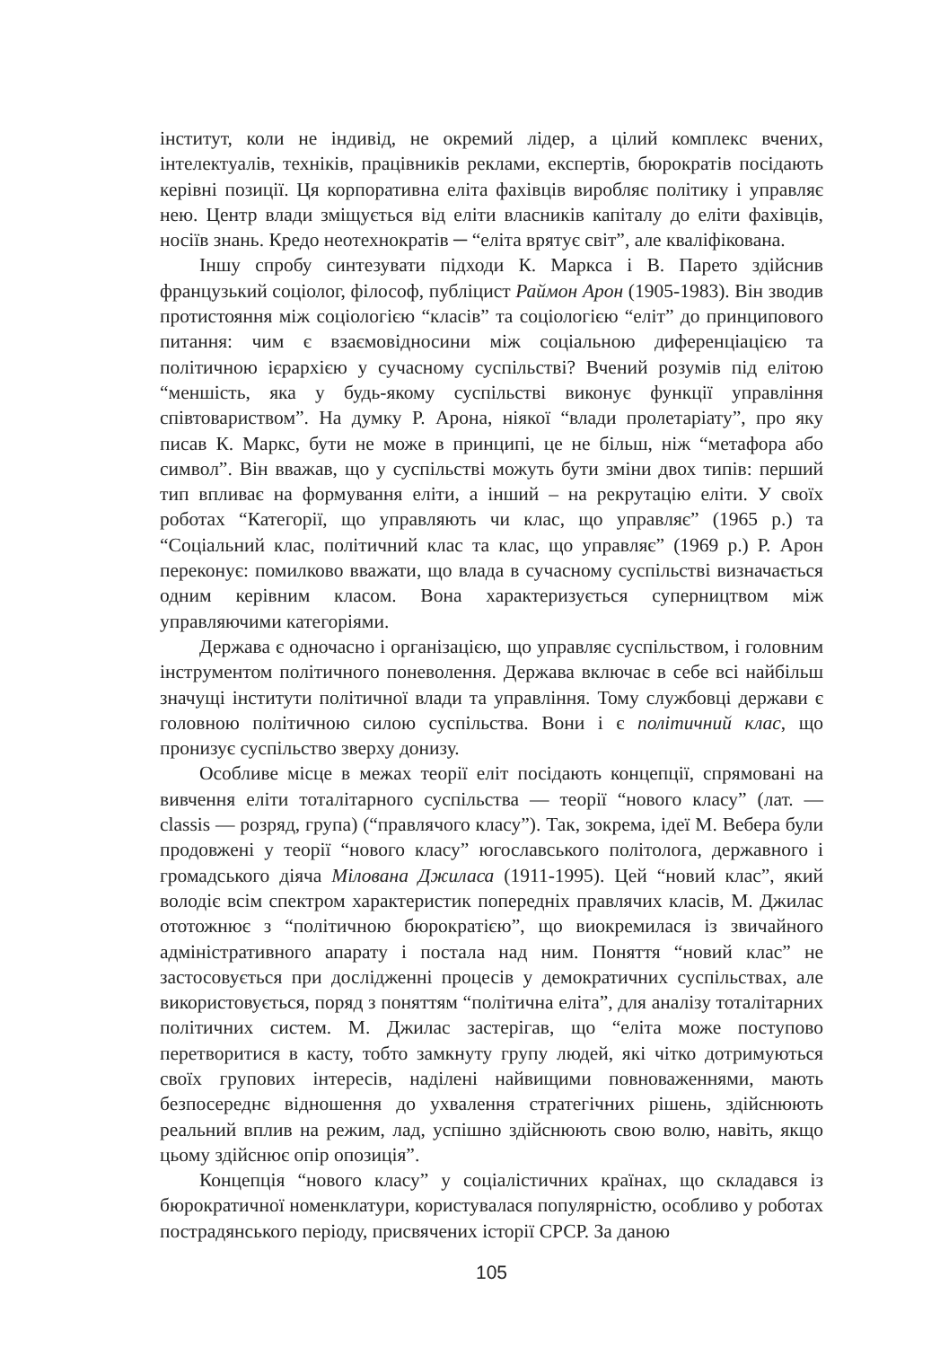інститут, коли не індивід, не окремий лідер, а цілий комплекс вчених, інтелектуалів, техніків, працівників реклами, експертів, бюрократів посідають керівні позиції. Ця корпоративна еліта фахівців виробляє політику і управляє нею. Центр влади зміщується від еліти власників капіталу до еліти фахівців, носіїв знань. Кредо неотехнократів ─ “еліта врятує світ”, але кваліфікована.
Іншу спробу синтезувати підходи К. Маркса і В. Парето здійснив французький соціолог, філософ, публіцист Раймон Арон (1905-1983). Він зводив протистояння між соціологією “класів” та соціологією “еліт” до принципового питання: чим є взаємовідносини між соціальною диференціацією та політичною ієрархією у сучасному суспільстві? Вчений розумів під елітою “меншість, яка у будь-якому суспільстві виконує функції управління співтовариством”. На думку Р. Арона, ніякої “влади пролетаріату”, про яку писав К. Маркс, бути не може в принципі, це не більш, ніж “метафора або символ”. Він вважав, що у суспільстві можуть бути зміни двох типів: перший тип впливає на формування еліти, а інший – на рекрутацію еліти. У своїх роботах “Категорії, що управляють чи клас, що управляє” (1965 р.) та “Соціальний клас, політичний клас та клас, що управляє” (1969 р.) Р. Арон переконує: помилково вважати, що влада в сучасному суспільстві визначається одним керівним класом. Вона характеризується суперництвом між управляючими категоріями.
Держава є одночасно і організацією, що управляє суспільством, і головним інструментом політичного поневолення. Держава включає в себе всі найбільш значущі інститути політичної влади та управління. Тому службовці держави є головною політичною силою суспільства. Вони і є політичний клас, що пронизує суспільство зверху донизу.
Особливе місце в межах теорії еліт посідають концепції, спрямовані на вивчення еліти тоталітарного суспільства ― теорії “нового класу” (лат. ― classis ― розряд, група) (“правлячого класу”). Так, зокрема, ідеї М. Вебера були продовжені у теорії “нового класу” югославського політолога, державного і громадського діяча Мілована Джиласа (1911-1995). Цей “новий клас”, який володіє всім спектром характеристик попередніх правлячих класів, М. Джилас ототожнює з “політичною бюрократією”, що виокремилася із звичайного адміністративного апарату і постала над ним. Поняття “новий клас” не застосовується при дослідженні процесів у демократичних суспільствах, але використовується, поряд з поняттям “політична еліта”, для аналізу тоталітарних політичних систем. М. Джилас застерігав, що “еліта може поступово перетворитися в касту, тобто замкнуту групу людей, які чітко дотримуються своїх групових інтересів, наділені найвищими повноваженнями, мають безпосереднє відношення до ухвалення стратегічних рішень, здійснюють реальний вплив на режим, лад, успішно здійснюють свою волю, навіть, якщо цьому здійснює опір опозиція”.
Концепція “нового класу” у соціалістичних країнах, що складався із бюрократичної номенклатури, користувалася популярністю, особливо у роботах пострадянського періоду, присвячених історії СРСР. За даною
105